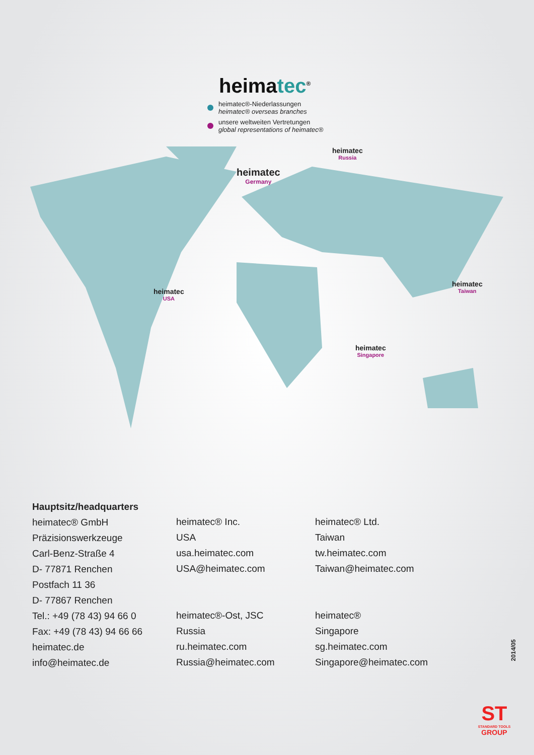heimatec<sup>®</sup>
heimatec®-Niederlassungen
heimatec® overseas branches
unsere weltweiten Vertretungen
global representations of heimatec®
heimatec
Germany
heimatec
Russia
heimatec
USA
heimatec
Taiwan
heimatec
Singapore
Hauptsitz/headquarters
heimatec® GmbH
Präzisionswerkzeuge
Carl-Benz-Straße 4
D- 77871 Renchen
Postfach 11 36
D- 77867 Renchen
Tel.: +49 (78 43) 94 66 0
Fax: +49 (78 43) 94 66 66
heimatec.de
info@heimatec.de
heimatec® Inc.
USA
usa.heimatec.com
USA@heimatec.com
heimatec®-Ost, JSC
Russia
ru.heimatec.com
Russia@heimatec.com
heimatec® Ltd.
Taiwan
tw.heimatec.com
Taiwan@heimatec.com
heimatec®
Singapore
sg.heimatec.com
Singapore@heimatec.com
2014/05
ST
STANDARD TOOLS
GROUP